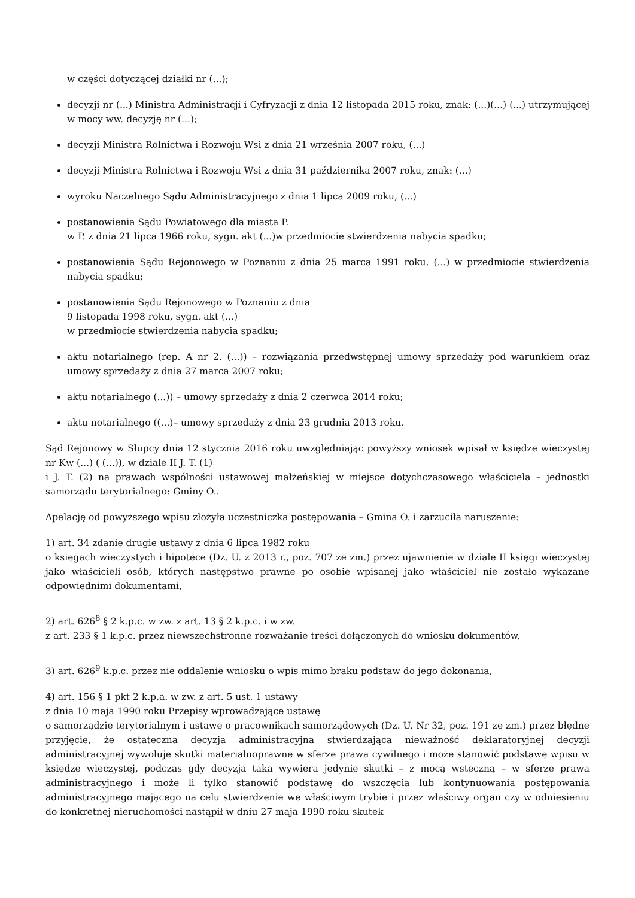w części dotyczącej działki nr (...);
decyzji nr (...) Ministra Administracji i Cyfryzacji z dnia 12 listopada 2015 roku, znak: (...)(...) (...) utrzymującej w mocy ww. decyzję nr (...);
decyzji Ministra Rolnictwa i Rozwoju Wsi z dnia 21 września 2007 roku, (...)
decyzji Ministra Rolnictwa i Rozwoju Wsi z dnia 31 października 2007 roku, znak: (...)
wyroku Naczelnego Sądu Administracyjnego z dnia 1 lipca 2009 roku, (...)
postanowienia Sądu Powiatowego dla miasta P.
w P. z dnia 21 lipca 1966 roku, sygn. akt (...)w przedmiocie stwierdzenia nabycia spadku;
postanowienia Sądu Rejonowego w Poznaniu z dnia 25 marca 1991 roku, (...) w przedmiocie stwierdzenia nabycia spadku;
postanowienia Sądu Rejonowego w Poznaniu z dnia
9 listopada 1998 roku, sygn. akt (...)
w przedmiocie stwierdzenia nabycia spadku;
aktu notarialnego (rep. A nr 2. (...)) – rozwiązania przedwstępnej umowy sprzedaży pod warunkiem oraz umowy sprzedaży z dnia 27 marca 2007 roku;
aktu notarialnego (...)) – umowy sprzedaży z dnia 2 czerwca 2014 roku;
aktu notarialnego ((...)– umowy sprzedaży z dnia 23 grudnia 2013 roku.
Sąd Rejonowy w Słupcy dnia 12 stycznia 2016 roku uwzględniając powyższy wniosek wpisał w księdze wieczystej nr Kw (...) ( (...)), w dziale II J. T. (1)
i J. T. (2) na prawach wspólności ustawowej małżeńskiej w miejsce dotychczasowego właściciela – jednostki samorządu terytorialnego: Gminy O..
Apelację od powyższego wpisu złożyła uczestniczka postępowania – Gmina O. i zarzuciła naruszenie:
1) art. 34 zdanie drugie ustawy z dnia 6 lipca 1982 roku
o księgach wieczystych i hipotece (Dz. U. z 2013 r., poz. 707 ze zm.) przez ujawnienie w dziale II księgi wieczystej jako właścicieli osób, których następstwo prawne po osobie wpisanej jako właściciel nie zostało wykazane odpowiednimi dokumentami,
2) art. 626<sup>8</sup> § 2 k.p.c. w zw. z art. 13 § 2 k.p.c. i w zw.
z art. 233 § 1 k.p.c. przez niewszechstronne rozważanie treści dołączonych do wniosku dokumentów,
3) art. 626<sup>9</sup> k.p.c. przez nie oddalenie wniosku o wpis mimo braku podstaw do jego dokonania,
4) art. 156 § 1 pkt 2 k.p.a. w zw. z art. 5 ust. 1 ustawy
z dnia 10 maja 1990 roku Przepisy wprowadzające ustawę
o samorządzie terytorialnym i ustawę o pracownikach samorządowych (Dz. U. Nr 32, poz. 191 ze zm.) przez błędne przyjęcie, że ostateczna decyzja administracyjna stwierdzająca nieważność deklaratoryjnej decyzji administracyjnej wywołuje skutki materialnoprawne w sferze prawa cywilnego i może stanowić podstawę wpisu w księdze wieczystej, podczas gdy decyzja taka wywiera jedynie skutki – z mocą wsteczną – w sferze prawa administracyjnego i może li tylko stanowić podstawę do wszczęcia lub kontynuowania postępowania administracyjnego mającego na celu stwierdzenie we właściwym trybie i przez właściwy organ czy w odniesieniu do konkretnej nieruchomości nastąpił w dniu 27 maja 1990 roku skutek